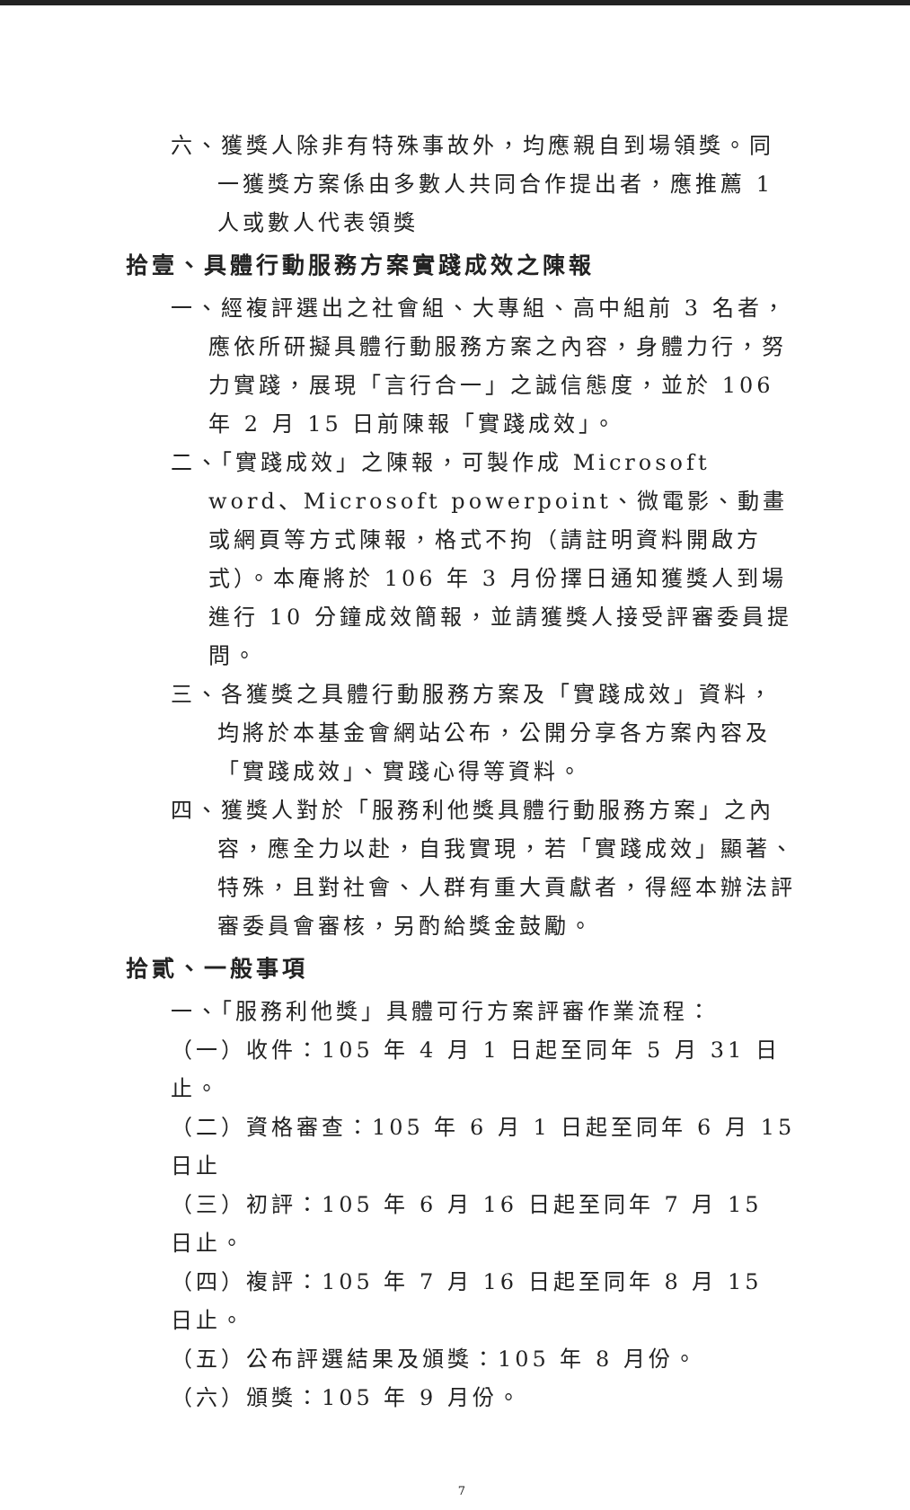六、獲獎人除非有特殊事故外，均應親自到場領獎。同一獲獎方案係由多數人共同合作提出者，應推薦 1 人或數人代表領獎
拾壹、具體行動服務方案實踐成效之陳報
一、經複評選出之社會組、大專組、高中組前 3 名者，應依所研擬具體行動服務方案之內容，身體力行，努力實踐，展現「言行合一」之誠信態度，並於 106 年 2 月 15 日前陳報「實踐成效」。
二、「實踐成效」之陳報，可製作成 Microsoft word、Microsoft powerpoint、微電影、動畫或網頁等方式陳報，格式不拘（請註明資料開啟方式）。本庵將於 106 年 3 月份擇日通知獲獎人到場進行 10 分鐘成效簡報，並請獲獎人接受評審委員提問。
三、各獲獎之具體行動服務方案及「實踐成效」資料，均將於本基金會網站公布，公開分享各方案內容及「實踐成效」、實踐心得等資料。
四、獲獎人對於「服務利他獎具體行動服務方案」之內容，應全力以赴，自我實現，若「實踐成效」顯著、特殊，且對社會、人群有重大貢獻者，得經本辦法評審委員會審核，另酌給獎金鼓勵。
拾貳、一般事項
一、「服務利他獎」具體可行方案評審作業流程：
（一）收件：105 年 4 月 1 日起至同年 5 月 31 日止。
（二）資格審查：105 年 6 月 1 日起至同年 6 月 15 日止
（三）初評：105 年 6 月 16 日起至同年 7 月 15 日止。
（四）複評：105 年 7 月 16 日起至同年 8 月 15 日止。
（五）公布評選結果及頒獎：105 年 8 月份。
（六）頒獎：105 年 9 月份。
7